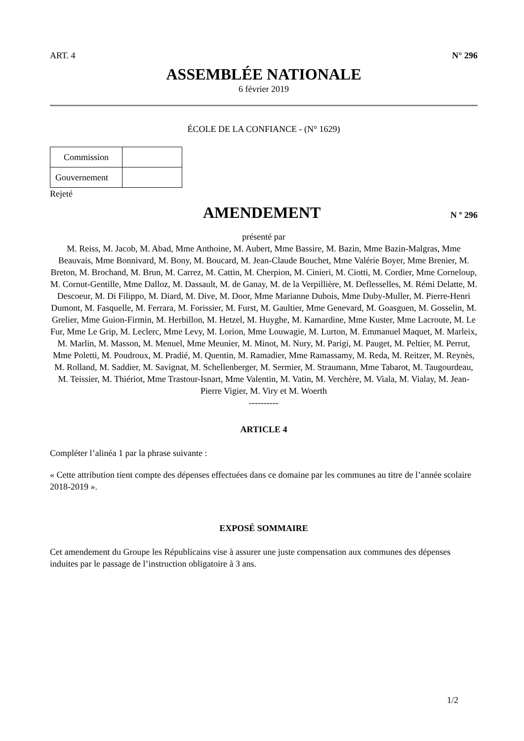ART. 4 N° 296
ASSEMBLÉE NATIONALE
6 février 2019
ÉCOLE DE LA CONFIANCE - (N° 1629)
| Commission | |
| Gouvernement | |
Rejeté
AMENDEMENT
N º 296
présenté par
M. Reiss, M. Jacob, M. Abad, Mme Anthoine, M. Aubert, Mme Bassire, M. Bazin, Mme Bazin-Malgras, Mme Beauvais, Mme Bonnivard, M. Bony, M. Boucard, M. Jean-Claude Bouchet, Mme Valérie Boyer, Mme Brenier, M. Breton, M. Brochand, M. Brun, M. Carrez, M. Cattin, M. Cherpion, M. Cinieri, M. Ciotti, M. Cordier, Mme Corneloup, M. Cornut-Gentille, Mme Dalloz, M. Dassault, M. de Ganay, M. de la Verpillière, M. Deflesselles, M. Rémi Delatte, M. Descoeur, M. Di Filippo, M. Diard, M. Dive, M. Door, Mme Marianne Dubois, Mme Duby-Muller, M. Pierre-Henri Dumont, M. Fasquelle, M. Ferrara, M. Forissier, M. Furst, M. Gaultier, Mme Genevard, M. Goasguen, M. Gosselin, M. Grelier, Mme Guion-Firmin, M. Herbillon, M. Hetzel, M. Huyghe, M. Kamardine, Mme Kuster, Mme Lacroute, M. Le Fur, Mme Le Grip, M. Leclerc, Mme Levy, M. Lorion, Mme Louwagie, M. Lurton, M. Emmanuel Maquet, M. Marleix, M. Marlin, M. Masson, M. Menuel, Mme Meunier, M. Minot, M. Nury, M. Parigi, M. Pauget, M. Peltier, M. Perrut, Mme Poletti, M. Poudroux, M. Pradié, M. Quentin, M. Ramadier, Mme Ramassamy, M. Reda, M. Reitzer, M. Reynès, M. Rolland, M. Saddier, M. Savignat, M. Schellenberger, M. Sermier, M. Straumann, Mme Tabarot, M. Taugourdeau, M. Teissier, M. Thiériot, Mme Trastour-Isnart, Mme Valentin, M. Vatin, M. Verchère, M. Viala, M. Vialay, M. Jean-Pierre Vigier, M. Viry et M. Woerth
----------
ARTICLE 4
Compléter l’alinéa 1 par la phrase suivante :
« Cette attribution tient compte des dépenses effectuées dans ce domaine par les communes au titre de l’année scolaire 2018-2019 ».
EXPOSÉ SOMMAIRE
Cet amendement du Groupe les Républicains vise à assurer une juste compensation aux communes des dépenses induites par le passage de l’instruction obligatoire à 3 ans.
1/2